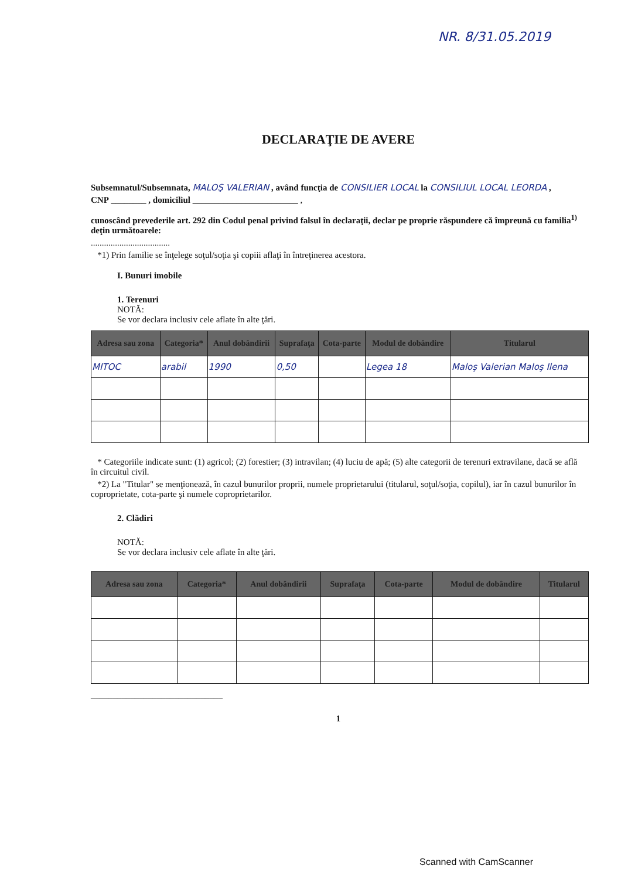NR. 8/31.05.2019
DECLARAŢIE DE AVERE
Subsemnatul/Subsemnata, MALOŞ VALERIAN , având funcţia de CONSILIER LOCAL la CONSILIUL LOCAL LEORDA ,
CNP ________ , domiciliul ________________________ ,
cunoscând prevederile art. 292 din Codul penal privind falsul în declaraţii, declar pe proprie răspundere că împreună cu familia<sup>1)</sup> deţin următoarele:
....................................
*1) Prin familie se înţelege soţul/soţia şi copiii aflaţi în întreţinerea acestora.
I. Bunuri imobile
1. Terenuri
NOTĂ:
Se vor declara inclusiv cele aflate în alte ţări.
| Adresa sau zona | Categoria* | Anul dobândirii | Suprafaţa | Cota-parte | Modul de dobândire | Titularul |
| --- | --- | --- | --- | --- | --- | --- |
| MITOC | arabil | 1990 | 0,50 | | Legea 18 | Maloş Valerian Maloş Ilena |
* Categoriile indicate sunt: (1) agricol; (2) forestier; (3) intravilan; (4) luciu de apă; (5) alte categorii de terenuri extravilane, dacă se află în circuitul civil.
*2) La "Titular" se menţionează, în cazul bunurilor proprii, numele proprietarului (titularul, soţul/soţia, copilul), iar în cazul bunurilor în coproprietate, cota-parte şi numele coproprietarilor.
2. Clădiri
NOTĂ:
Se vor declara inclusiv cele aflate în alte ţări.
| Adresa sau zona | Categoria* | Anul dobândirii | Suprafaţa | Cota-parte | Modul de dobândire | Titularul |
| --- | --- | --- | --- | --- | --- | --- |
______________________________
1
Scanned with CamScanner